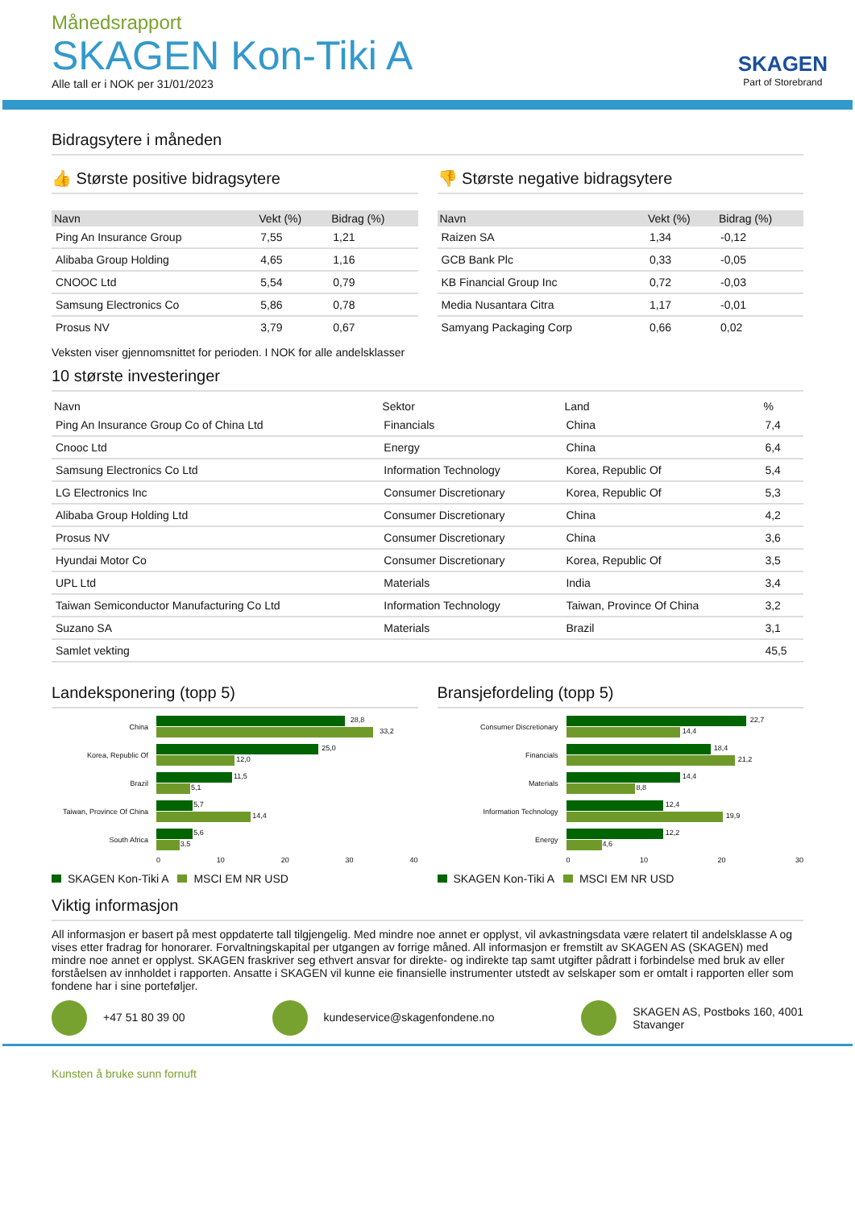Månedsrapport
SKAGEN Kon-Tiki A
Alle tall er i NOK per 31/01/2023
SKAGEN
Part of Storebrand
Bidragsytere i måneden
👍 Største positive bidragsytere
| Navn | Vekt (%) | Bidrag (%) |
| --- | --- | --- |
| Ping An Insurance Group | 7,55 | 1,21 |
| Alibaba Group Holding | 4,65 | 1,16 |
| CNOOC Ltd | 5,54 | 0,79 |
| Samsung Electronics Co | 5,86 | 0,78 |
| Prosus NV | 3,79 | 0,67 |
👎 Største negative bidragsytere
| Navn | Vekt (%) | Bidrag (%) |
| --- | --- | --- |
| Raizen SA | 1,34 | -0,12 |
| GCB Bank Plc | 0,33 | -0,05 |
| KB Financial Group Inc | 0,72 | -0,03 |
| Media Nusantara Citra | 1,17 | -0,01 |
| Samyang Packaging Corp | 0,66 | 0,02 |
Veksten viser gjennomsnittet for perioden. I NOK for alle andelsklasser
10 største investeringer
| Navn | Sektor | Land | % |
| --- | --- | --- | --- |
| Ping An Insurance Group Co of China Ltd | Financials | China | 7,4 |
| Cnooc Ltd | Energy | China | 6,4 |
| Samsung Electronics Co Ltd | Information Technology | Korea, Republic Of | 5,4 |
| LG Electronics Inc | Consumer Discretionary | Korea, Republic Of | 5,3 |
| Alibaba Group Holding Ltd | Consumer Discretionary | China | 4,2 |
| Prosus NV | Consumer Discretionary | China | 3,6 |
| Hyundai Motor Co | Consumer Discretionary | Korea, Republic Of | 3,5 |
| UPL Ltd | Materials | India | 3,4 |
| Taiwan Semiconductor Manufacturing Co Ltd | Information Technology | Taiwan, Province Of China | 3,2 |
| Suzano SA | Materials | Brazil | 3,1 |
| Samlet vekting | | | 45,5 |
Landeksponering (topp 5)
China
28,8
33,2
Korea, Republic Of
25,0
12,0
Brazil
11,5
5,1
Taiwan, Province Of China
5,7
14,4
South Africa
5,6
3,5
0 10 20 30 40
SKAGEN Kon-Tiki A MSCI EM NR USD
Bransjefordeling (topp 5)
Consumer Discretionary
22,7
14,4
Financials
18,4
21,2
Materials
14,4
8,8
Information Technology
12,4
19,9
Energy
12,2
4,6
0 10 20 30
SKAGEN Kon-Tiki A MSCI EM NR USD
Viktig informasjon
All informasjon er basert på mest oppdaterte tall tilgjengelig. Med mindre noe annet er opplyst, vil avkastningsdata være relatert til andelsklasse A og vises etter fradrag for honorarer. Forvaltningskapital per utgangen av forrige måned. All informasjon er fremstilt av SKAGEN AS (SKAGEN) med mindre noe annet er opplyst. SKAGEN fraskriver seg ethvert ansvar for direkte- og indirekte tap samt utgifter pådratt i forbindelse med bruk av eller forståelsen av innholdet i rapporten. Ansatte i SKAGEN vil kunne eie finansielle instrumenter utstedt av selskaper som er omtalt i rapporten eller som fondene har i sine porteføljer.
+47 51 80 39 00 kundeservice@skagenfondene.no
SKAGEN AS, Postboks 160, 4001
Stavanger
Kunsten å bruke sunn fornuft